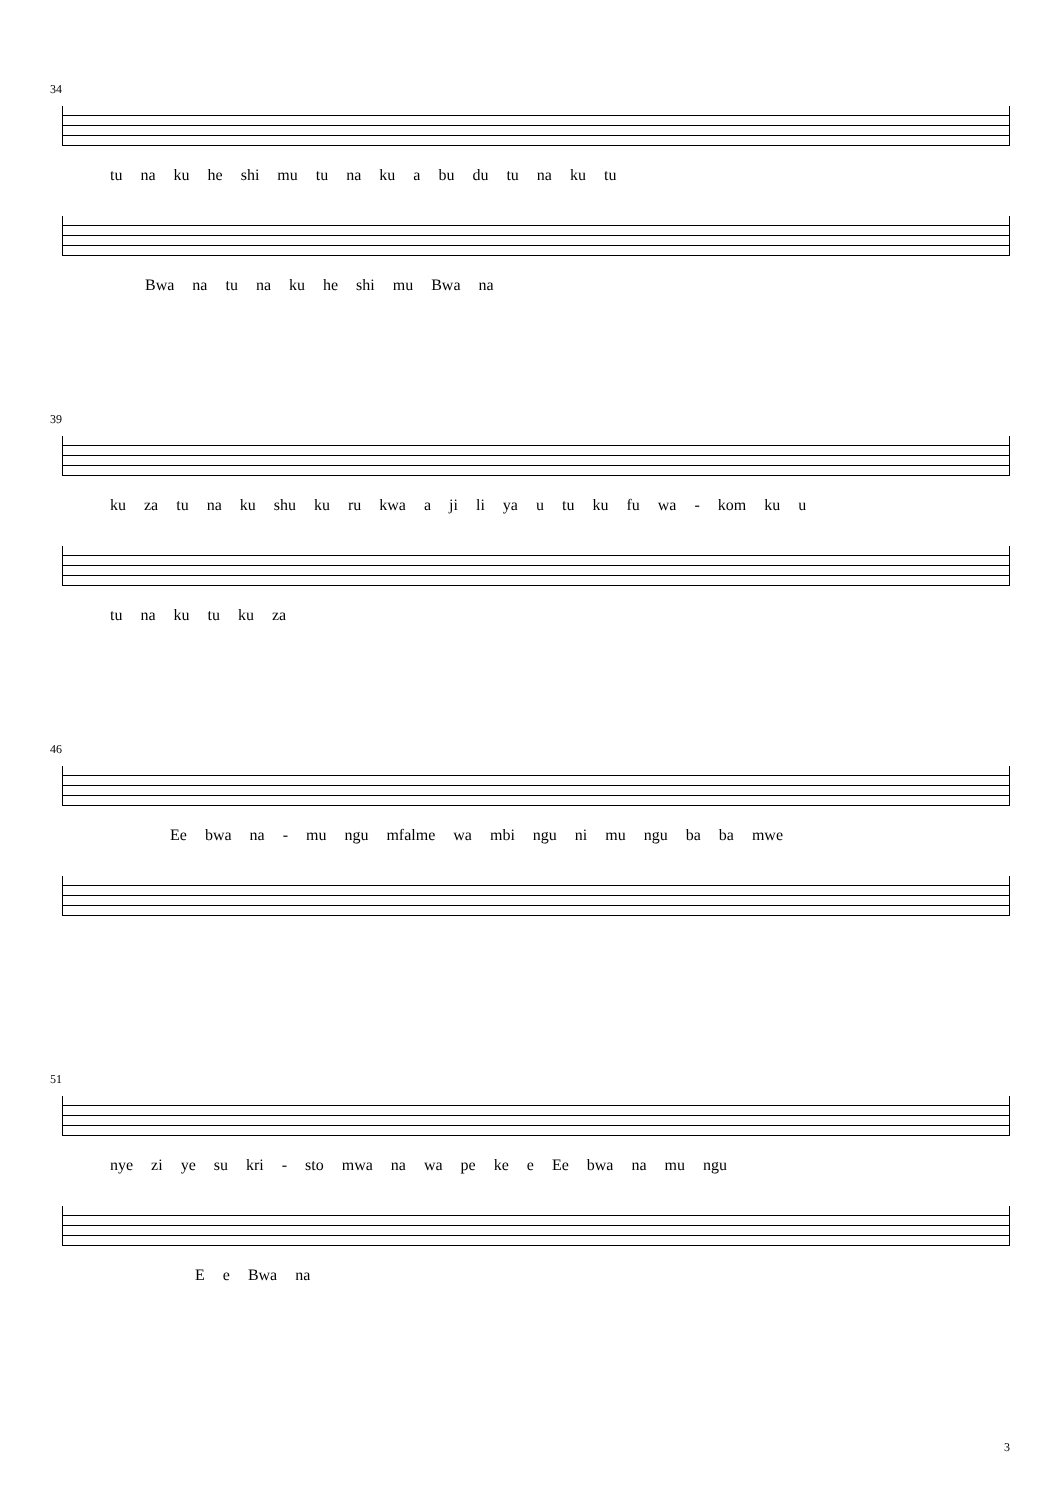34
tu na ku he shi mu tu na ku a bu du tu na ku tu
Bwa na tu na ku he shi mu Bwa na
39
ku za tu na ku shu ku ru kwa a ji li ya u tu ku fu wa - kom ku u
tu na ku tu ku za
46
Ee bwa na - mu ngu mfalme wa mbi ngu ni mu ngu ba ba mwe
51
nye zi ye su kri - sto mwa na wa pe ke e Ee bwa na mu ngu
E e Bwa na
3